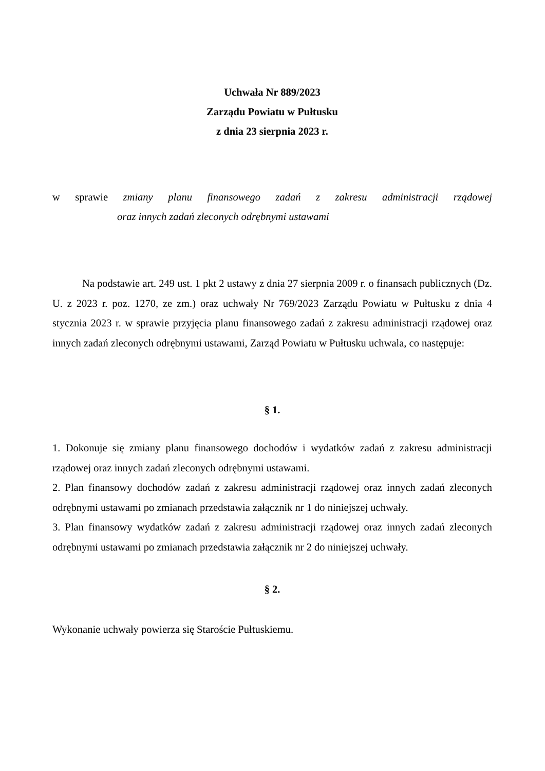Uchwała Nr 889/2023
Zarządu Powiatu w Pułtusku
z dnia 23 sierpnia 2023 r.
w sprawie zmiany planu finansowego zadań z zakresu administracji rządowej
oraz innych zadań zleconych odrębnymi ustawami
Na podstawie art. 249 ust. 1 pkt 2 ustawy z dnia 27 sierpnia 2009 r. o finansach publicznych (Dz. U. z 2023 r. poz. 1270, ze zm.) oraz uchwały Nr 769/2023 Zarządu Powiatu w Pułtusku z dnia 4 stycznia 2023 r. w sprawie przyjęcia planu finansowego zadań z zakresu administracji rządowej oraz innych zadań zleconych odrębnymi ustawami, Zarząd Powiatu w Pułtusku uchwala, co następuje:
§ 1.
1. Dokonuje się zmiany planu finansowego dochodów i wydatków zadań z zakresu administracji rządowej oraz innych zadań zleconych odrębnymi ustawami.
2. Plan finansowy dochodów zadań z zakresu administracji rządowej oraz innych zadań zleconych odrębnymi ustawami po zmianach przedstawia załącznik nr 1 do niniejszej uchwały.
3. Plan finansowy wydatków zadań z zakresu administracji rządowej oraz innych zadań zleconych odrębnymi ustawami po zmianach przedstawia załącznik nr 2 do niniejszej uchwały.
§ 2.
Wykonanie uchwały powierza się Staroście Pułtuskiemu.